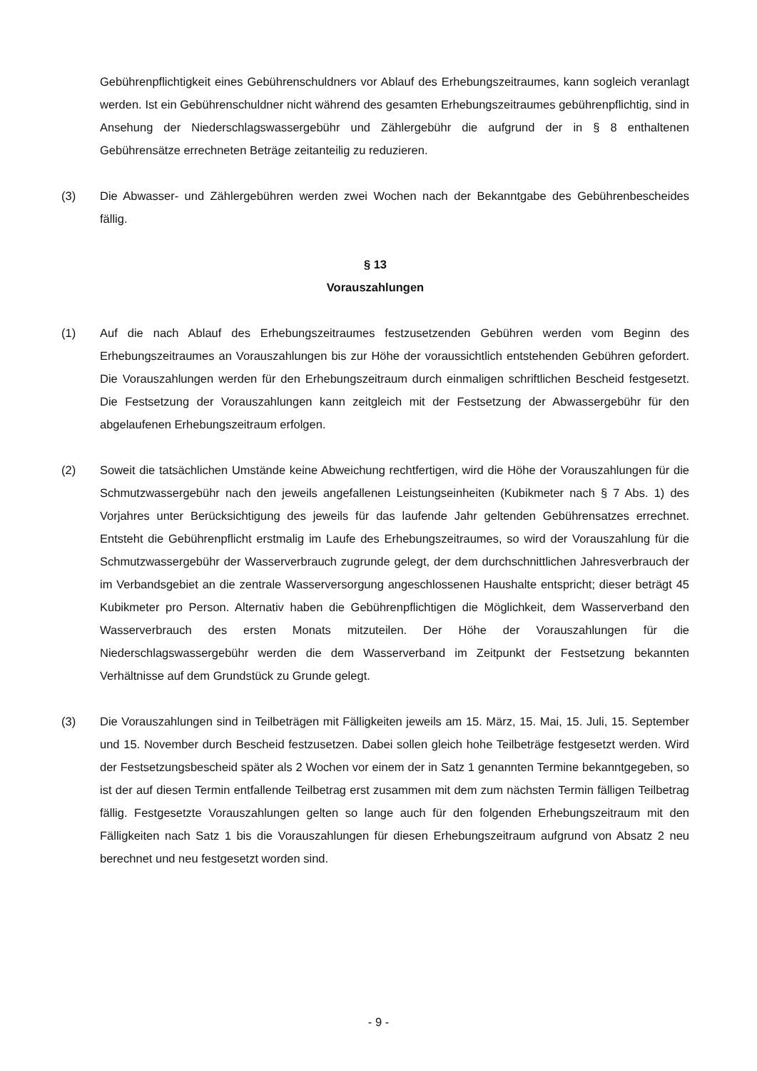Gebührenpflichtigkeit eines Gebührenschuldners vor Ablauf des Erhebungszeitraumes, kann sogleich veranlagt werden. Ist ein Gebührenschuldner nicht während des gesamten Erhebungszeitraumes gebührenpflichtig, sind in Ansehung der Niederschlagswassergebühr und Zählergebühr die aufgrund der in § 8 enthaltenen Gebührensätze errechneten Beträge zeitanteilig zu reduzieren.
(3) Die Abwasser- und Zählergebühren werden zwei Wochen nach der Bekanntgabe des Gebührenbescheides fällig.
§ 13
Vorauszahlungen
(1) Auf die nach Ablauf des Erhebungszeitraumes festzusetzenden Gebühren werden vom Beginn des Erhebungszeitraumes an Vorauszahlungen bis zur Höhe der voraussichtlich entstehenden Gebühren gefordert. Die Vorauszahlungen werden für den Erhebungszeitraum durch einmaligen schriftlichen Bescheid festgesetzt. Die Festsetzung der Vorauszahlungen kann zeitgleich mit der Festsetzung der Abwassergebühr für den abgelaufenen Erhebungszeitraum erfolgen.
(2) Soweit die tatsächlichen Umstände keine Abweichung rechtfertigen, wird die Höhe der Vorauszahlungen für die Schmutzwassergebühr nach den jeweils angefallenen Leistungseinheiten (Kubikmeter nach § 7 Abs. 1) des Vorjahres unter Berücksichtigung des jeweils für das laufende Jahr geltenden Gebührensatzes errechnet. Entsteht die Gebührenpflicht erstmalig im Laufe des Erhebungszeitraumes, so wird der Vorauszahlung für die Schmutzwassergebühr der Wasserverbrauch zugrunde gelegt, der dem durchschnittlichen Jahresverbrauch der im Verbandsgebiet an die zentrale Wasserversorgung angeschlossenen Haushalte entspricht; dieser beträgt 45 Kubikmeter pro Person. Alternativ haben die Gebührenpflichtigen die Möglichkeit, dem Wasserverband den Wasserverbrauch des ersten Monats mitzuteilen. Der Höhe der Vorauszahlungen für die Niederschlagswassergebühr werden die dem Wasserverband im Zeitpunkt der Festsetzung bekannten Verhältnisse auf dem Grundstück zu Grunde gelegt.
(3) Die Vorauszahlungen sind in Teilbeträgen mit Fälligkeiten jeweils am 15. März, 15. Mai, 15. Juli, 15. September und 15. November durch Bescheid festzusetzen. Dabei sollen gleich hohe Teilbeträge festgesetzt werden. Wird der Festsetzungsbescheid später als 2 Wochen vor einem der in Satz 1 genannten Termine bekanntgegeben, so ist der auf diesen Termin entfallende Teilbetrag erst zusammen mit dem zum nächsten Termin fälligen Teilbetrag fällig. Festgesetzte Vorauszahlungen gelten so lange auch für den folgenden Erhebungszeitraum mit den Fälligkeiten nach Satz 1 bis die Vorauszahlungen für diesen Erhebungszeitraum aufgrund von Absatz 2 neu berechnet und neu festgesetzt worden sind.
- 9 -